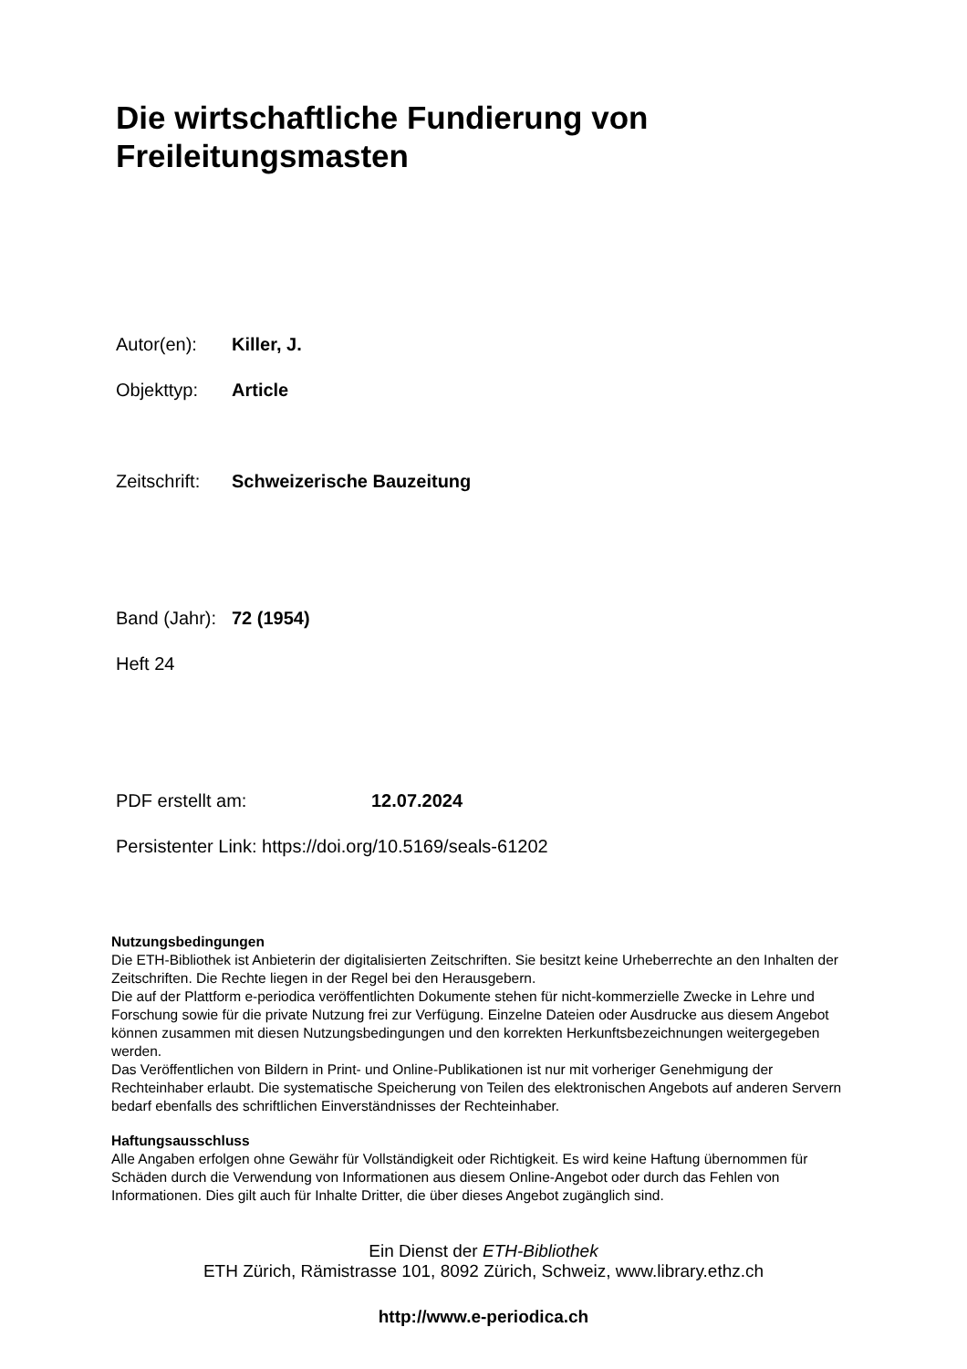Die wirtschaftliche Fundierung von
Freileitungsmasten
Autor(en): Killer, J.
Objekttyp: Article
Zeitschrift: Schweizerische Bauzeitung
Band (Jahr): 72 (1954)
Heft 24
PDF erstellt am: 12.07.2024
Persistenter Link: https://doi.org/10.5169/seals-61202
Nutzungsbedingungen
Die ETH-Bibliothek ist Anbieterin der digitalisierten Zeitschriften. Sie besitzt keine Urheberrechte an den Inhalten der Zeitschriften. Die Rechte liegen in der Regel bei den Herausgebern.
Die auf der Plattform e-periodica veröffentlichten Dokumente stehen für nicht-kommerzielle Zwecke in Lehre und Forschung sowie für die private Nutzung frei zur Verfügung. Einzelne Dateien oder Ausdrucke aus diesem Angebot können zusammen mit diesen Nutzungsbedingungen und den korrekten Herkunftsbezeichnungen weitergegeben werden.
Das Veröffentlichen von Bildern in Print- und Online-Publikationen ist nur mit vorheriger Genehmigung der Rechteinhaber erlaubt. Die systematische Speicherung von Teilen des elektronischen Angebots auf anderen Servern bedarf ebenfalls des schriftlichen Einverständnisses der Rechteinhaber.
Haftungsausschluss
Alle Angaben erfolgen ohne Gewähr für Vollständigkeit oder Richtigkeit. Es wird keine Haftung übernommen für Schäden durch die Verwendung von Informationen aus diesem Online-Angebot oder durch das Fehlen von Informationen. Dies gilt auch für Inhalte Dritter, die über dieses Angebot zugänglich sind.
Ein Dienst der ETH-Bibliothek
ETH Zürich, Rämistrasse 101, 8092 Zürich, Schweiz, www.library.ethz.ch
http://www.e-periodica.ch